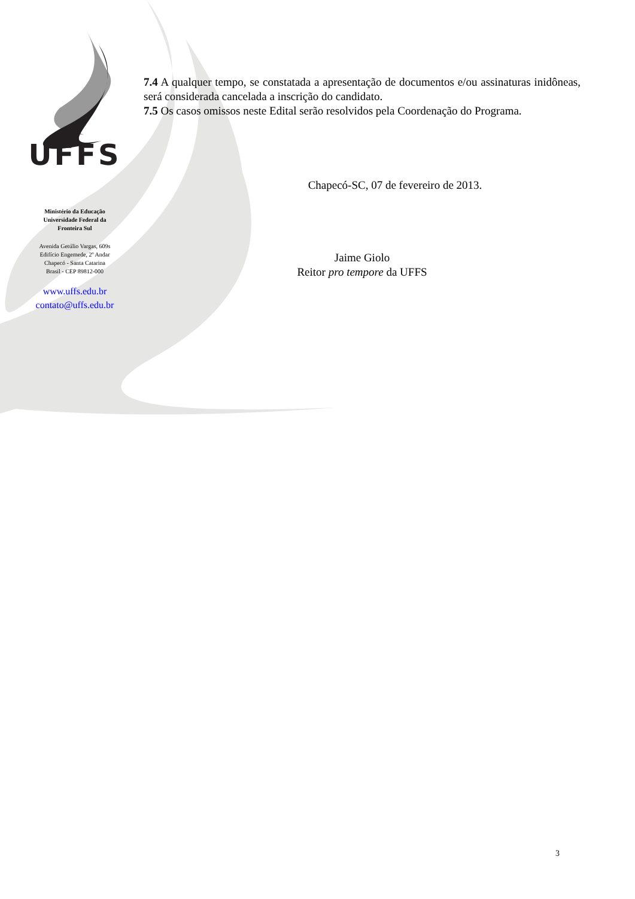UFFS
Ministério da Educação
Universidade Federal da
Fronteira Sul
Avenida Getúlio Vargas, 609s
Edifício Engemede, 2º Andar
Chapecó - Santa Catarina
Brasil - CEP 89812-000
www.uffs.edu.br
contato@uffs.edu.br
7.4 A qualquer tempo, se constatada a apresentação de documentos e/ou assinaturas inidôneas, será considerada cancelada a inscrição do candidato.
7.5 Os casos omissos neste Edital serão resolvidos pela Coordenação do Programa.
Chapecó-SC, 07 de fevereiro de 2013.
Jaime Giolo
Reitor pro tempore da UFFS
3